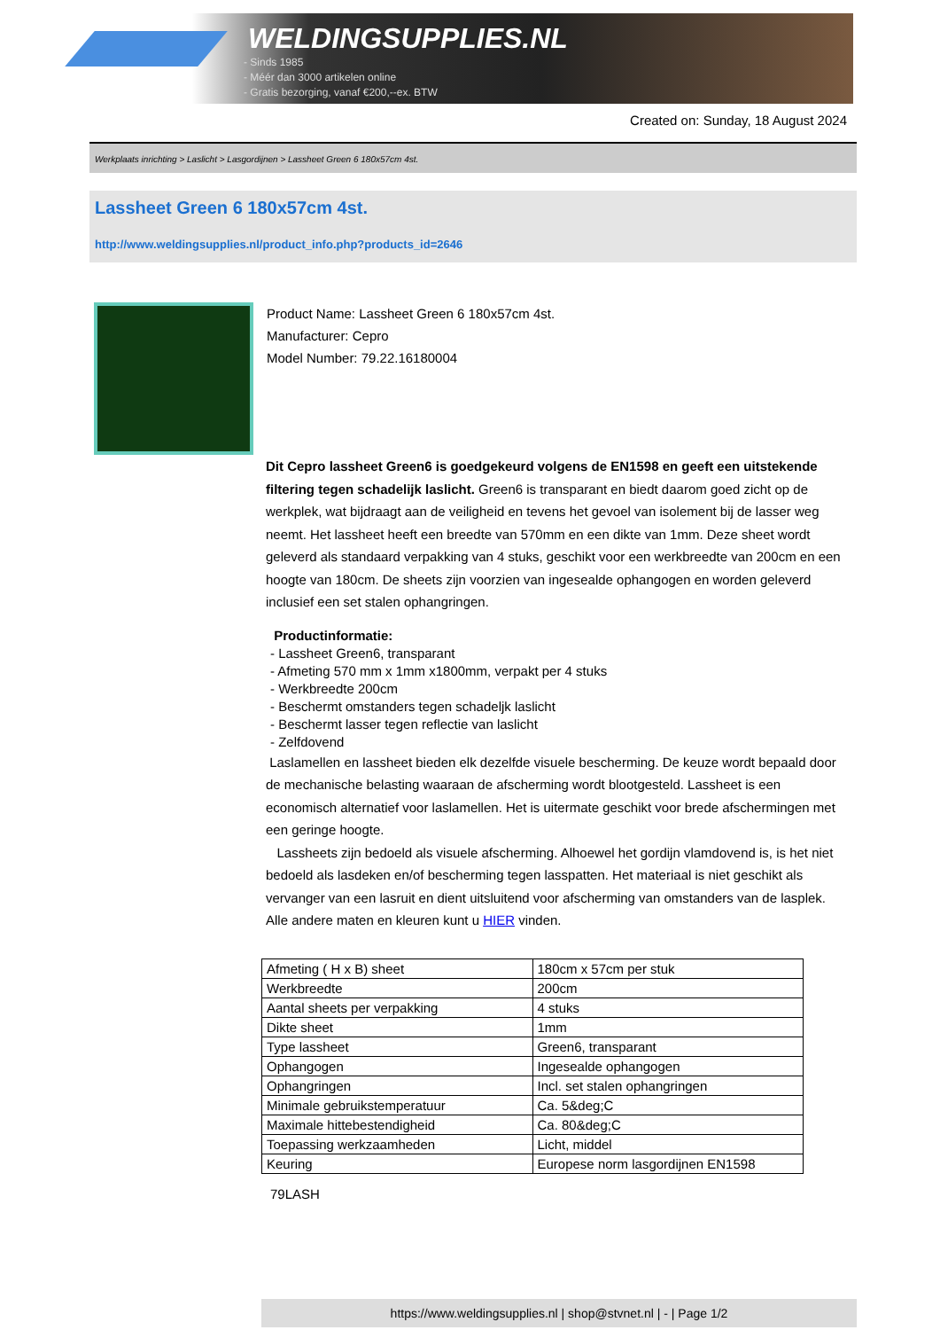WELDINGSUPPLIES.NL
- Sinds 1985
- Méér dan 3000 artikelen online
- Gratis bezorging, vanaf €200,--ex. BTW
Created on: Sunday, 18 August 2024
Werkplaats inrichting > Laslicht > Lasgordijnen > Lassheet Green 6 180x57cm 4st.
Lassheet Green 6 180x57cm 4st.
http://www.weldingsupplies.nl/product_info.php?products_id=2646
Product Name: Lassheet Green 6 180x57cm 4st.
Manufacturer: Cepro
Model Number: 79.22.16180004
Dit Cepro lassheet Green6 is goedgekeurd volgens de EN1598 en geeft een uitstekende filtering tegen schadelijk laslicht. Green6 is transparant en biedt daarom goed zicht op de werkplek, wat bijdraagt aan de veiligheid en tevens het gevoel van isolement bij de lasser weg neemt. Het lassheet heeft een breedte van 570mm en een dikte van 1mm. Deze sheet wordt geleverd als standaard verpakking van 4 stuks, geschikt voor een werkbreedte van 200cm en een hoogte van 180cm. De sheets zijn voorzien van ingesealde ophangogen en worden geleverd inclusief een set stalen ophangringen.
Productinformatie:
- Lassheet Green6, transparant
- Afmeting 570 mm x 1mm x1800mm, verpakt per 4 stuks
- Werkbreedte 200cm
- Beschermt omstanders tegen schadeljk laslicht
- Beschermt lasser tegen reflectie van laslicht
- Zelfdovend
Laslamellen en lassheet bieden elk dezelfde visuele bescherming. De keuze wordt bepaald door de mechanische belasting waaraan de afscherming wordt blootgesteld. Lassheet is een economisch alternatief voor laslamellen. Het is uitermate geschikt voor brede afschermingen met een geringe hoogte.
Lassheets zijn bedoeld als visuele afscherming. Alhoewel het gordijn vlamdovend is, is het niet bedoeld als lasdeken en/of bescherming tegen lasspatten. Het materiaal is niet geschikt als vervanger van een lasruit en dient uitsluitend voor afscherming van omstanders van de lasplek.
Alle andere maten en kleuren kunt u HIER vinden.
| Afmeting ( H x B) sheet | 180cm x 57cm per stuk |
| Werkbreedte | 200cm |
| Aantal sheets per verpakking | 4 stuks |
| Dikte sheet | 1mm |
| Type lassheet | Green6, transparant |
| Ophangogen | Ingesealde ophangogen |
| Ophangringen | Incl. set stalen ophangringen |
| Minimale gebruikstemperatuur | Ca. 5&deg;C |
| Maximale hittebestendigheid | Ca. 80&deg;C |
| Toepassing werkzaamheden | Licht, middel |
| Keuring | Europese norm lasgordijnen EN1598 |
79LASH
https://www.weldingsupplies.nl | shop@stvnet.nl | - | Page 1/2